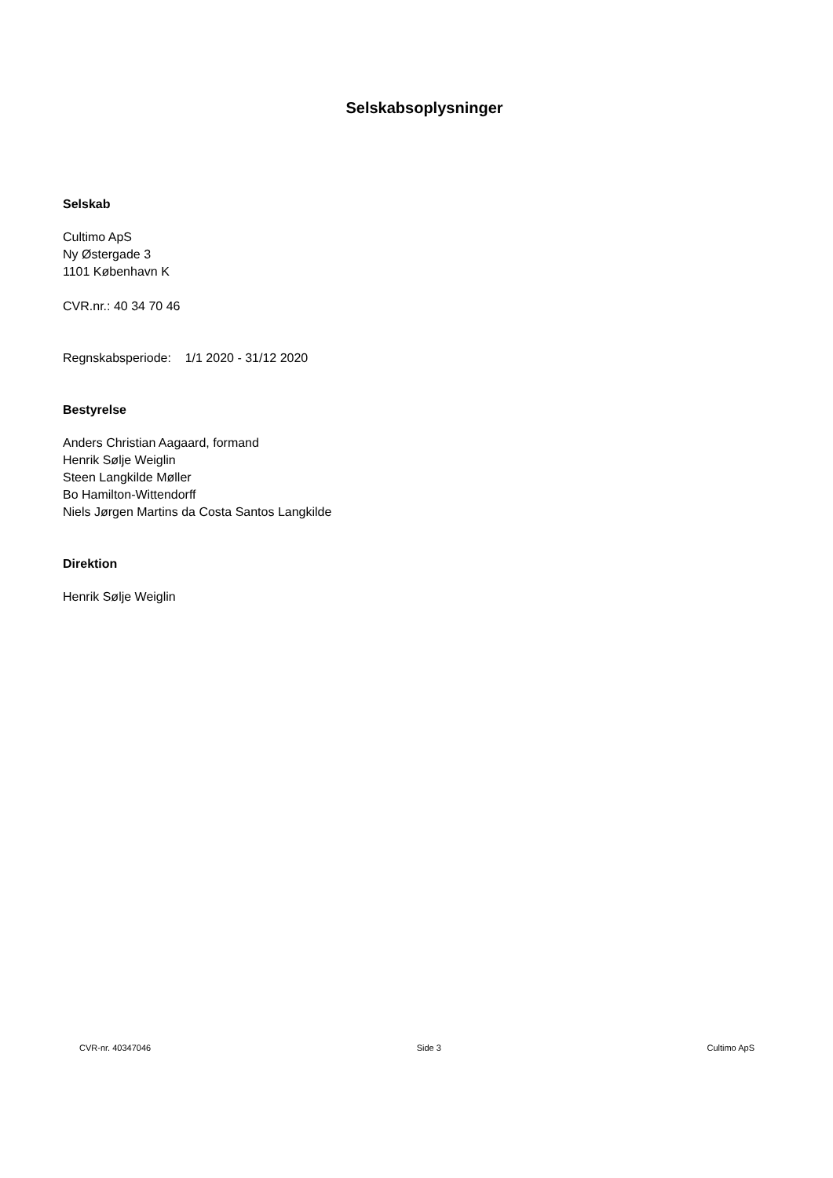Selskabsoplysninger
Selskab
Cultimo ApS
Ny Østergade 3
1101 København K
CVR.nr.: 40 34 70 46
Regnskabsperiode: 1/1 2020 - 31/12 2020
Bestyrelse
Anders Christian Aagaard, formand
Henrik Sølje Weiglin
Steen Langkilde Møller
Bo Hamilton-Wittendorff
Niels Jørgen Martins da Costa Santos Langkilde
Direktion
Henrik Sølje Weiglin
CVR-nr. 40347046 Side 3 Cultimo ApS